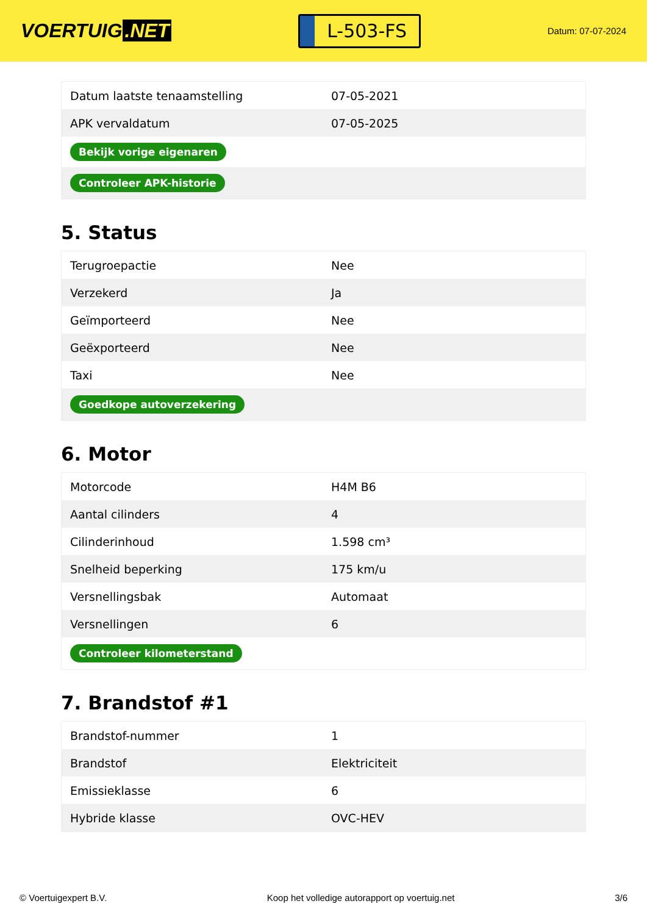VOERTUIG.NET
L-503-FS
Datum: 07-07-2024
| Datum laatste tenaamstelling | 07-05-2021 |
| APK vervaldatum | 07-05-2025 |
| Bekijk vorige eigenaren | |
| Controleer APK-historie | |
5. Status
| Terugroepactie | Nee |
| Verzekerd | Ja |
| Geïmporteerd | Nee |
| Geëxporteerd | Nee |
| Taxi | Nee |
| Goedkope autoverzekering | |
6. Motor
| Motorcode | H4M B6 |
| Aantal cilinders | 4 |
| Cilinderinhoud | 1.598 cm³ |
| Snelheid beperking | 175 km/u |
| Versnellingsbak | Automaat |
| Versnellingen | 6 |
| Controleer kilometerstand | |
7. Brandstof #1
| Brandstof-nummer | 1 |
| Brandstof | Elektriciteit |
| Emissieklasse | 6 |
| Hybride klasse | OVC-HEV |
© Voertuigexpert B.V. Koop het volledige autorapport op voertuig.net 3/6